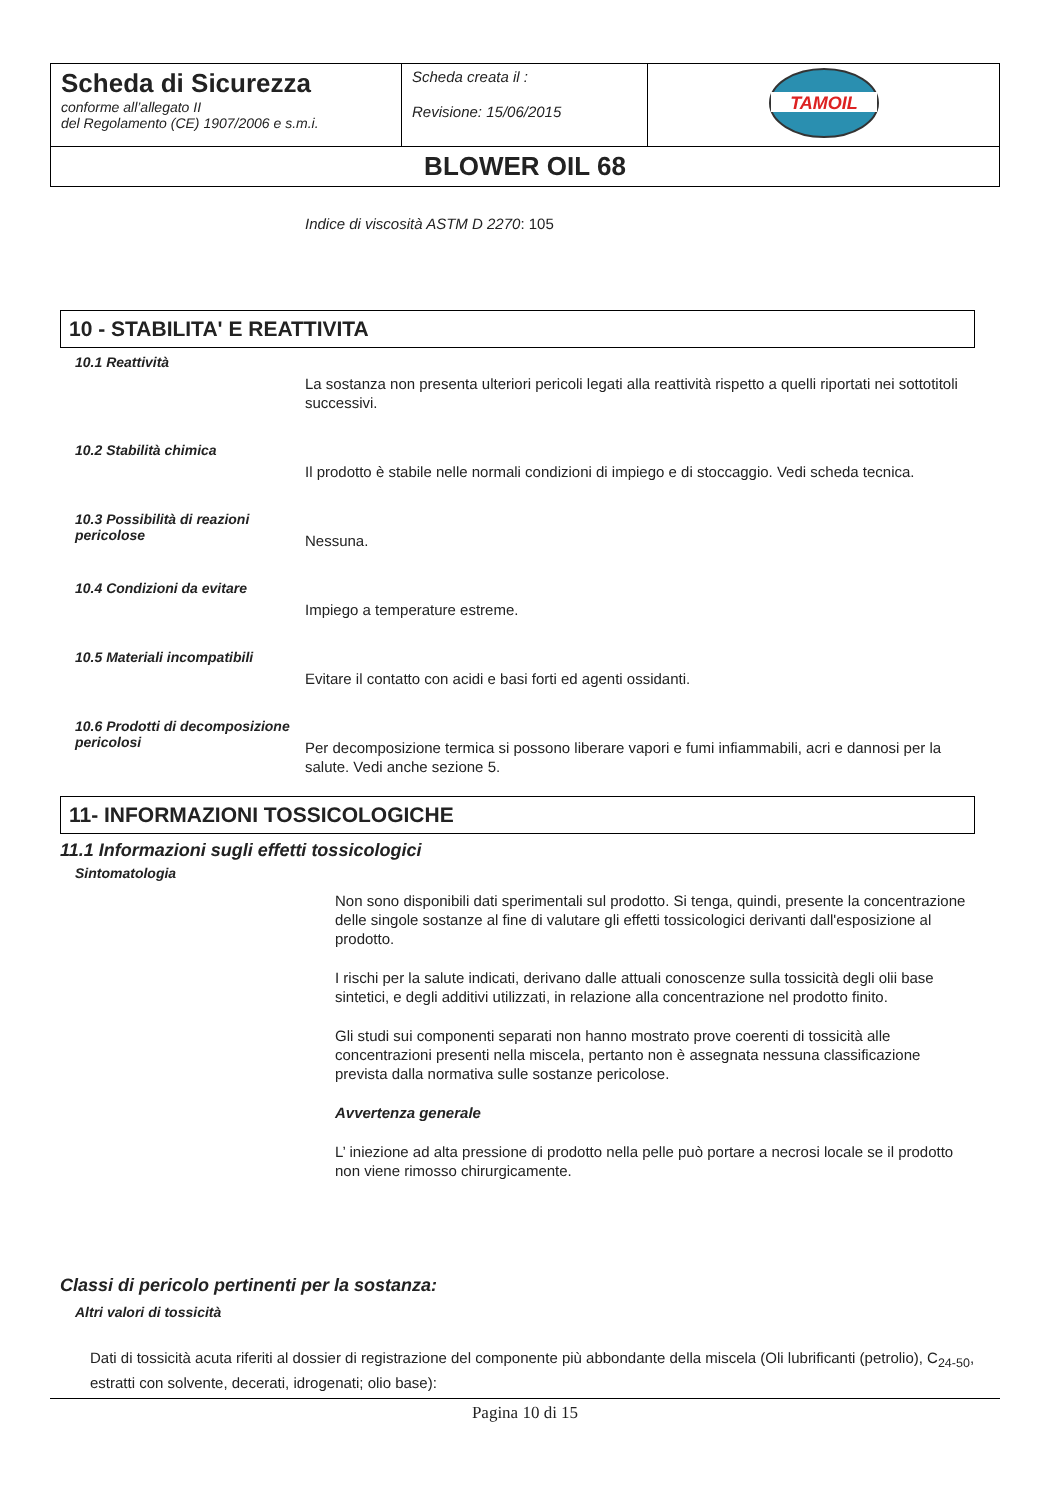| Scheda di Sicurezza conforme all’allegato II del Regolamento (CE) 1907/2006 e s.m.i. | Scheda creata il : Revisione: 15/06/2015 | TAMOIL |
| BLOWER OIL 68 | | |
Indice di viscosità ASTM D 2270: 105
10 - STABILITA' E REATTIVITA
10.1 Reattività
La sostanza non presenta ulteriori pericoli legati alla reattività rispetto a quelli riportati nei sottotitoli successivi.
10.2 Stabilità chimica
Il prodotto è stabile nelle normali condizioni di impiego e di stoccaggio. Vedi scheda tecnica.
10.3 Possibilità di reazioni pericolose
Nessuna.
10.4 Condizioni da evitare
Impiego a temperature estreme.
10.5 Materiali incompatibili
Evitare il contatto con acidi e basi forti ed agenti ossidanti.
10.6 Prodotti di decomposizione pericolosi
Per decomposizione termica si possono liberare vapori e fumi infiammabili, acri e dannosi per la salute. Vedi anche sezione 5.
11- INFORMAZIONI TOSSICOLOGICHE
11.1 Informazioni sugli effetti tossicologici
Sintomatologia
Non sono disponibili dati sperimentali sul prodotto. Si tenga, quindi, presente la concentrazione delle singole sostanze al fine di valutare gli effetti tossicologici derivanti dall'esposizione al prodotto.
I rischi per la salute indicati, derivano dalle attuali conoscenze sulla tossicità degli olii base sintetici, e degli additivi utilizzati, in relazione alla concentrazione nel prodotto finito.
Gli studi sui componenti separati non hanno mostrato prove coerenti di tossicità alle concentrazioni presenti nella miscela, pertanto non è assegnata nessuna classificazione prevista dalla normativa sulle sostanze pericolose.
Avvertenza generale
L’ iniezione ad alta pressione di prodotto nella pelle può portare a necrosi locale se il prodotto non viene rimosso chirurgicamente.
Classi di pericolo pertinenti per la sostanza:
Altri valori di tossicità
Dati di tossicità acuta riferiti al dossier di registrazione del componente più abbondante della miscela (Oli lubrificanti (petrolio), C<sub>24-50</sub>, estratti con solvente, decerati, idrogenati; olio base):
Pagina 10 di 15